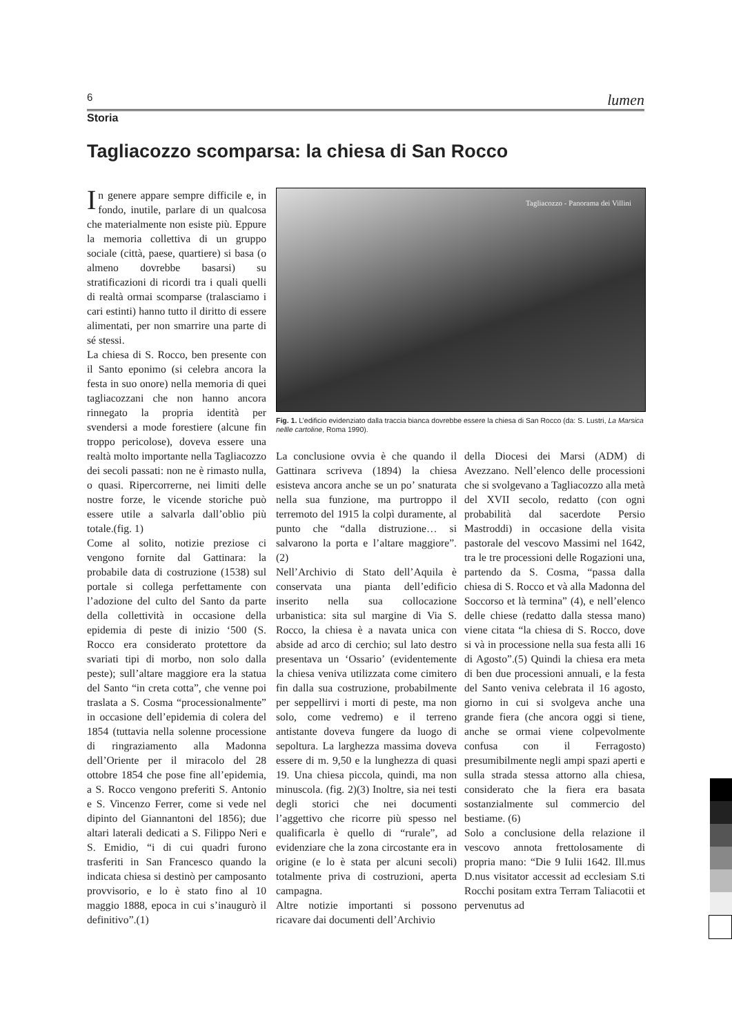6 lumen
Storia
Tagliacozzo scomparsa: la chiesa di San Rocco
In genere appare sempre difficile e, in fondo, inutile, parlare di un qualcosa che materialmente non esiste più. Eppure la memoria collettiva di un gruppo sociale (città, paese, quartiere) si basa (o almeno dovrebbe basarsi) su stratificazioni di ricordi tra i quali quelli di realtà ormai scomparse (tralasciamo i cari estinti) hanno tutto il diritto di essere alimentati, per non smarrire una parte di sé stessi.
La chiesa di S. Rocco, ben presente con il Santo eponimo (si celebra ancora la festa in suo onore) nella memoria di quei tagliacozzani che non hanno ancora rinnegato la propria identità per svendersi a mode forestiere (alcune fin troppo pericolose), doveva essere una realtà molto importante nella Tagliacozzo dei secoli passati: non ne è rimasto nulla, o quasi. Ripercorrerne, nei limiti delle nostre forze, le vicende storiche può essere utile a salvarla dall’oblio più totale.(fig. 1)
Come al solito, notizie preziose ci vengono fornite dal Gattinara: la probabile data di costruzione (1538) sul portale si collega perfettamente con l’adozione del culto del Santo da parte della collettività in occasione della epidemia di peste di inizio ‘500 (S. Rocco era considerato protettore da svariati tipi di morbo, non solo dalla peste); sull’altare maggiore era la statua del Santo “in creta cotta”, che venne poi traslata a S. Cosma “processionalmente” in occasione dell’epidemia di colera del 1854 (tuttavia nella solenne processione di ringraziamento alla Madonna dell’Oriente per il miracolo del 28 ottobre 1854 che pose fine all’epidemia, a S. Rocco vengono preferiti S. Antonio e S. Vincenzo Ferrer, come si vede nel dipinto del Giannantoni del 1856); due altari laterali dedicati a S. Filippo Neri e S. Emidio, “i di cui quadri furono trasferiti in San Francesco quando la indicata chiesa si destinò per camposanto provvisorio, e lo è stato fino al 10 maggio 1888, epoca in cui s’inaugurò il definitivo”.(1)
Tagliacozzo - Panorama dei Villini
Fig. 1. L’edificio evidenziato dalla traccia bianca dovrebbe essere la chiesa di San Rocco (da: S. Lustri, La Marsica nellle cartoline, Roma 1990).
La conclusione ovvia è che quando il Gattinara scriveva (1894) la chiesa esisteva ancora anche se un po’ snaturata nella sua funzione, ma purtroppo il terremoto del 1915 la colpì duramente, al punto che “dalla distruzione… si salvarono la porta e l’altare maggiore”.(2)
Nell’Archivio di Stato dell’Aquila è conservata una pianta dell’edificio inserito nella sua collocazione urbanistica: sita sul margine di Via S. Rocco, la chiesa è a navata unica con abside ad arco di cerchio; sul lato destro presentava un ‘Ossario’ (evidentemente la chiesa veniva utilizzata come cimitero fin dalla sua costruzione, probabilmente per seppellirvi i morti di peste, ma non solo, come vedremo) e il terreno antistante doveva fungere da luogo di sepoltura. La larghezza massima doveva essere di m. 9,50 e la lunghezza di quasi 19. Una chiesa piccola, quindi, ma non minuscola. (fig. 2)(3) Inoltre, sia nei testi degli storici che nei documenti l’aggettivo che ricorre più spesso nel qualificarla è quello di “rurale”, ad evidenziare che la zona circostante era in origine (e lo è stata per alcuni secoli) totalmente priva di costruzioni, aperta campagna.
Altre notizie importanti si possono ricavare dai documenti dell’Archivio
della Diocesi dei Marsi (ADM) di Avezzano. Nell’elenco delle processioni che si svolgevano a Tagliacozzo alla metà del XVII secolo, redatto (con ogni probabilità dal sacerdote Persio Mastroddi) in occasione della visita pastorale del vescovo Massimi nel 1642, tra le tre processioni delle Rogazioni una, partendo da S. Cosma, “passa dalla chiesa di S. Rocco et và alla Madonna del Soccorso et là termina” (4), e nell’elenco delle chiese (redatto dalla stessa mano) viene citata “la chiesa di S. Rocco, dove si và in processione nella sua festa alli 16 di Agosto”.(5) Quindi la chiesa era meta di ben due processioni annuali, e la festa del Santo veniva celebrata il 16 agosto, giorno in cui si svolgeva anche una grande fiera (che ancora oggi si tiene, anche se ormai viene colpevolmente confusa con il Ferragosto) presumibilmente negli ampi spazi aperti e sulla strada stessa attorno alla chiesa, considerato che la fiera era basata sostanzialmente sul commercio del bestiame. (6)
Solo a conclusione della relazione il vescovo annota frettolosamente di propria mano: “Die 9 Iulii 1642. Ill.mus D.nus visitator accessit ad ecclesiam S.ti Rocchi positam extra Terram Taliacotii et pervenutus ad